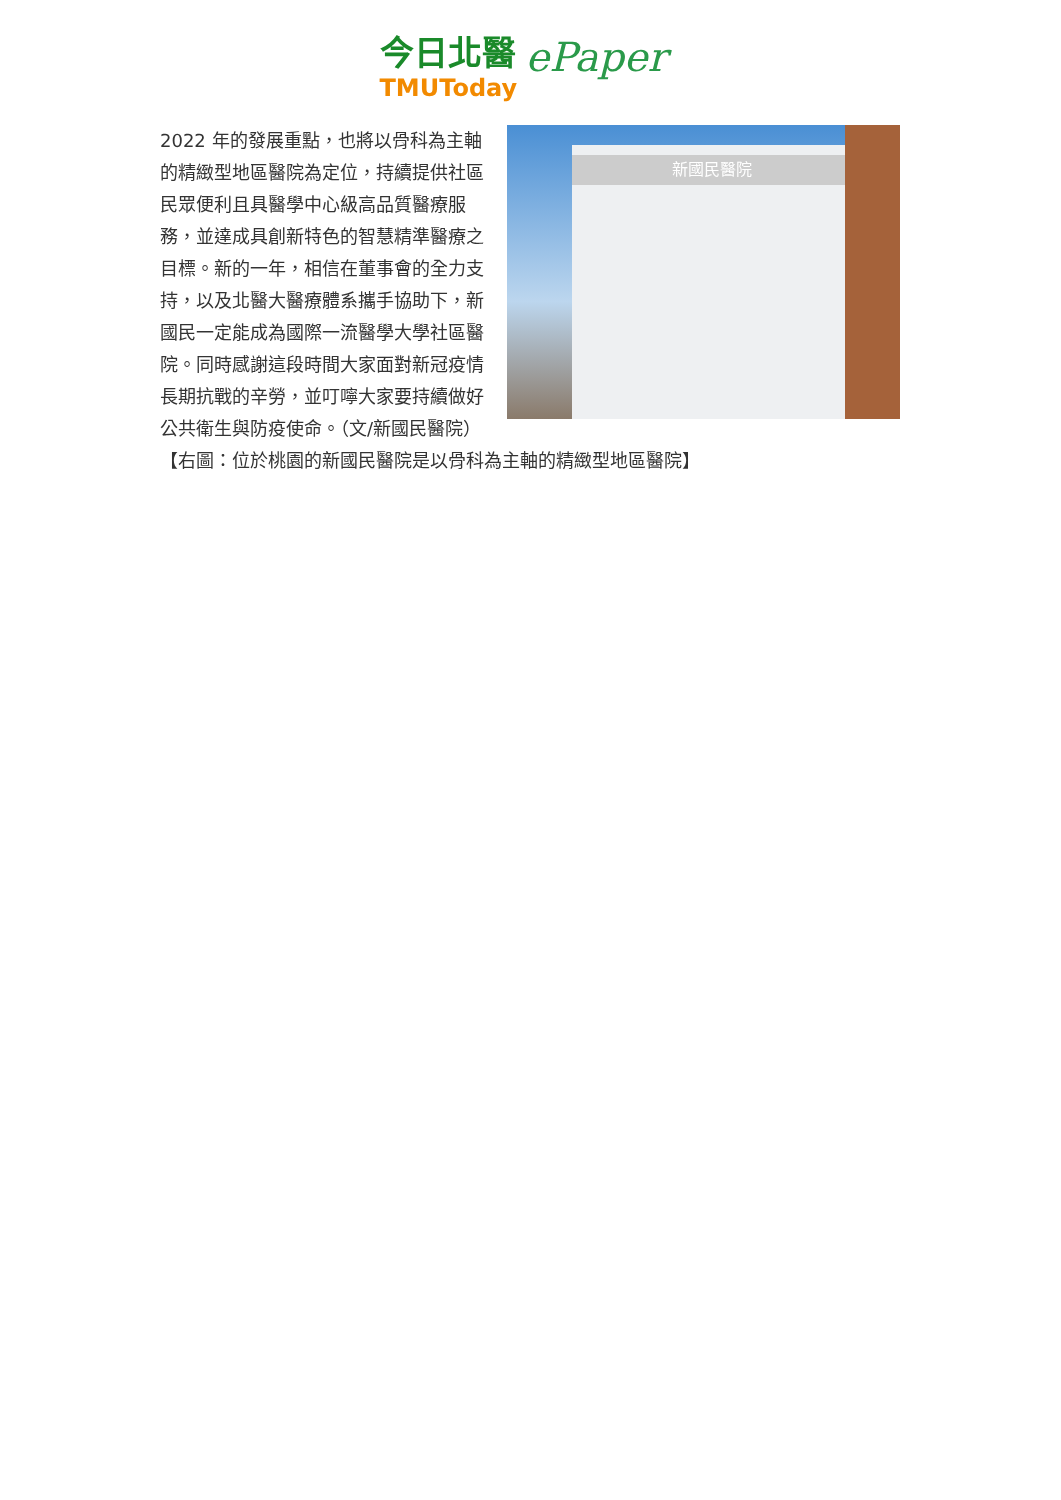今日北醫 ePaper
TMUToday
新國民醫院
2022 年的發展重點，也將以骨科為主軸的精緻型地區醫院為定位，持續提供社區民眾便利且具醫學中心級高品質醫療服務，並達成具創新特色的智慧精準醫療之目標。新的一年，相信在董事會的全力支持，以及北醫大醫療體系攜手協助下，新國民一定能成為國際一流醫學大學社區醫院。同時感謝這段時間大家面對新冠疫情長期抗戰的辛勞，並叮嚀大家要持續做好公共衛生與防疫使命。（文/新國民醫院）【右圖：位於桃園的新國民醫院是以骨科為主軸的精緻型地區醫院】